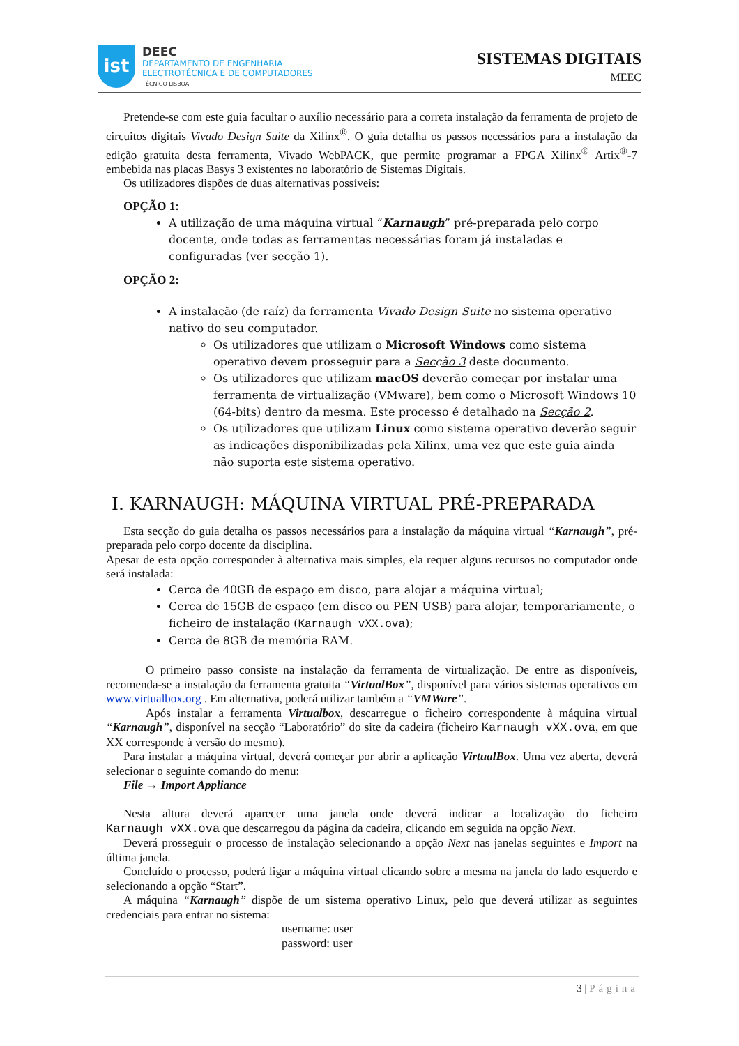ist
DEEC
DEPARTAMENTO DE ENGENHARIA
ELECTROTÉCNICA E DE COMPUTADORES
TÉCNICO LISBOA
SISTEMAS DIGITAIS
MEEC
Pretende-se com este guia facultar o auxílio necessário para a correta instalação da ferramenta de projeto de circuitos digitais Vivado Design Suite da Xilinx<sup>®</sup>. O guia detalha os passos necessários para a instalação da edição gratuita desta ferramenta, Vivado WebPACK, que permite programar a FPGA Xilinx<sup>®</sup> Artix<sup>®</sup>-7 embebida nas placas Basys 3 existentes no laboratório de Sistemas Digitais.
Os utilizadores dispões de duas alternativas possíveis:
OPÇÃO 1:
A utilização de uma máquina virtual “Karnaugh” pré-preparada pelo corpo docente, onde todas as ferramentas necessárias foram já instaladas e configuradas (ver secção 1).
OPÇÃO 2:
A instalação (de raíz) da ferramenta Vivado Design Suite no sistema operativo nativo do seu computador.
Os utilizadores que utilizam o Microsoft Windows como sistema operativo devem prosseguir para a Secção 3 deste documento.
Os utilizadores que utilizam macOS deverão começar por instalar uma ferramenta de virtualização (VMware), bem como o Microsoft Windows 10 (64-bits) dentro da mesma. Este processo é detalhado na Secção 2.
Os utilizadores que utilizam Linux como sistema operativo deverão seguir as indicações disponibilizadas pela Xilinx, uma vez que este guia ainda não suporta este sistema operativo.
I. KARNAUGH: MÁQUINA VIRTUAL PRÉ-PREPARADA
Esta secção do guia detalha os passos necessários para a instalação da máquina virtual “Karnaugh”, pré-preparada pelo corpo docente da disciplina.
Apesar de esta opção corresponder à alternativa mais simples, ela requer alguns recursos no computador onde será instalada:
Cerca de 40GB de espaço em disco, para alojar a máquina virtual;
Cerca de 15GB de espaço (em disco ou PEN USB) para alojar, temporariamente, o ficheiro de instalação (Karnaugh_vXX.ova);
Cerca de 8GB de memória RAM.
O primeiro passo consiste na instalação da ferramenta de virtualização. De entre as disponíveis, recomenda-se a instalação da ferramenta gratuita “VirtualBox”, disponível para vários sistemas operativos em www.virtualbox.org . Em alternativa, poderá utilizar também a “VMWare”.
Após instalar a ferramenta Virtualbox, descarregue o ficheiro correspondente à máquina virtual “Karnaugh”, disponível na secção “Laboratório” do site da cadeira (ficheiro Karnaugh_vXX.ova, em que XX corresponde à versão do mesmo).
Para instalar a máquina virtual, deverá começar por abrir a aplicação VirtualBox. Uma vez aberta, deverá selecionar o seguinte comando do menu:
File → Import Appliance
Nesta altura deverá aparecer uma janela onde deverá indicar a localização do ficheiro Karnaugh_vXX.ova que descarregou da página da cadeira, clicando em seguida na opção Next.
Deverá prosseguir o processo de instalação selecionando a opção Next nas janelas seguintes e Import na última janela.
Concluído o processo, poderá ligar a máquina virtual clicando sobre a mesma na janela do lado esquerdo e selecionando a opção “Start”.
A máquina “Karnaugh” dispõe de um sistema operativo Linux, pelo que deverá utilizar as seguintes credenciais para entrar no sistema:
username: user
password: user
3 | Página